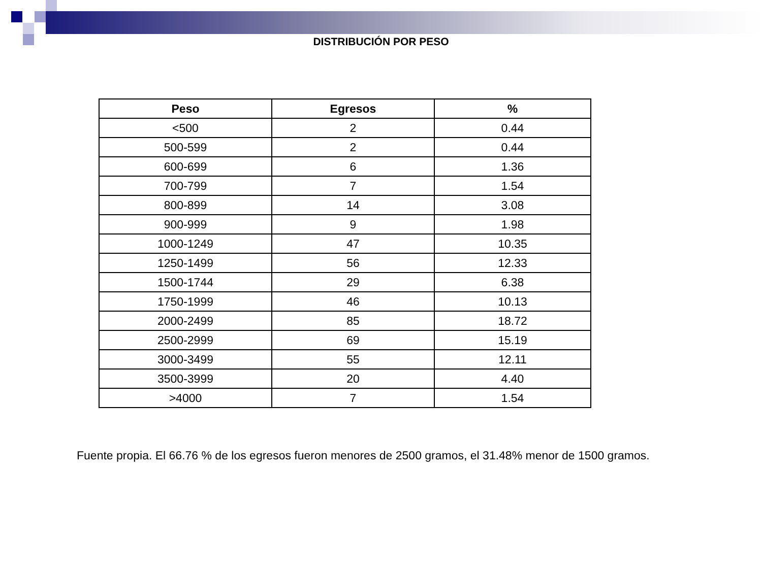DISTRIBUCIÓN POR PESO
| Peso | Egresos | % |
| --- | --- | --- |
| <500 | 2 | 0.44 |
| 500-599 | 2 | 0.44 |
| 600-699 | 6 | 1.36 |
| 700-799 | 7 | 1.54 |
| 800-899 | 14 | 3.08 |
| 900-999 | 9 | 1.98 |
| 1000-1249 | 47 | 10.35 |
| 1250-1499 | 56 | 12.33 |
| 1500-1744 | 29 | 6.38 |
| 1750-1999 | 46 | 10.13 |
| 2000-2499 | 85 | 18.72 |
| 2500-2999 | 69 | 15.19 |
| 3000-3499 | 55 | 12.11 |
| 3500-3999 | 20 | 4.40 |
| >4000 | 7 | 1.54 |
Fuente propia. El 66.76 % de los egresos fueron menores de 2500 gramos, el 31.48% menor de 1500 gramos.